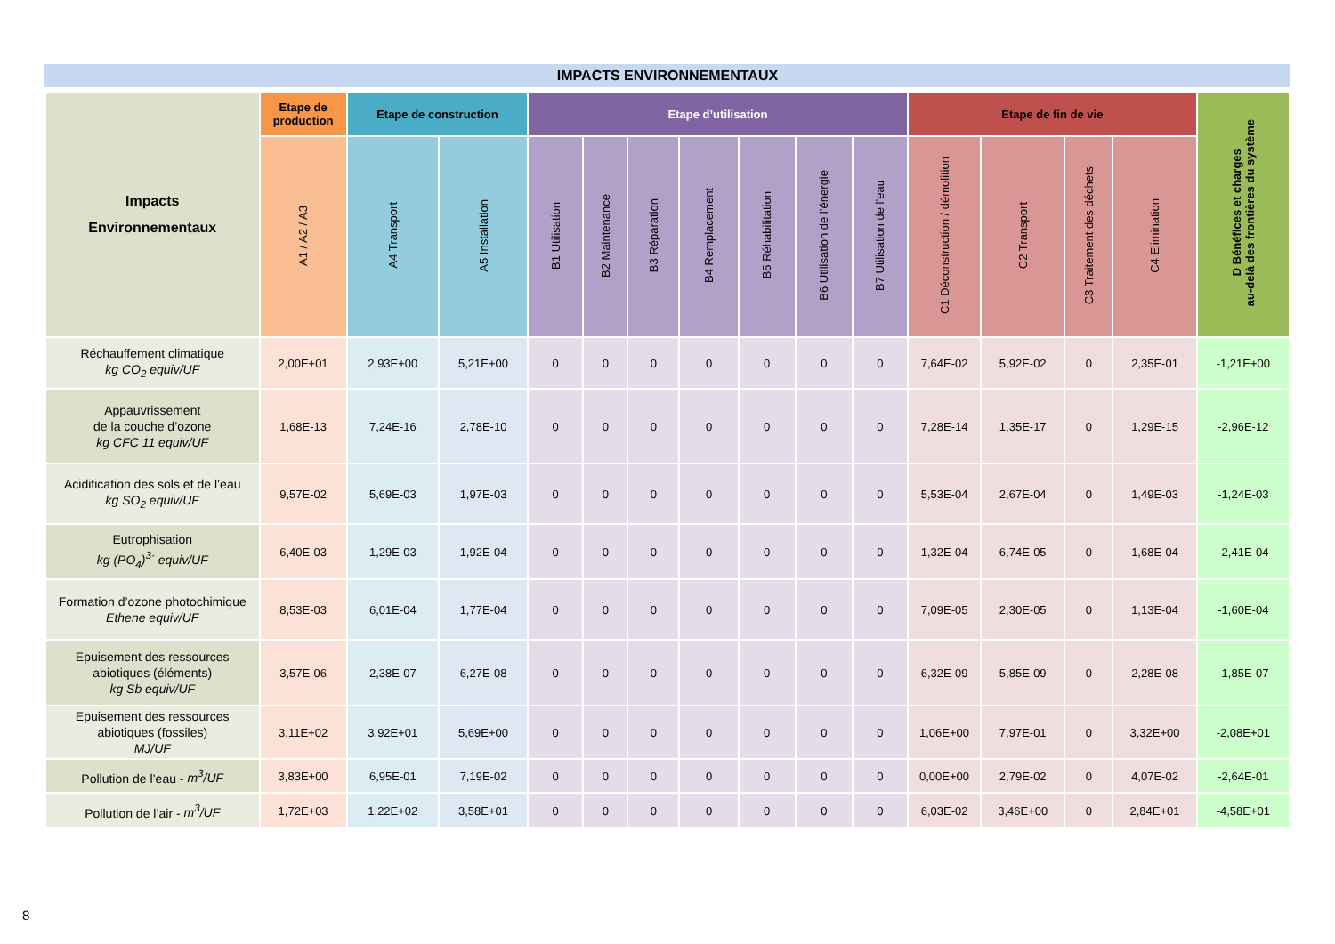IMPACTS ENVIRONNEMENTAUX
| Impacts Environnementaux | Etape de production | Etape de construction | | Etape d’utilisation | | | | | | | Etape de fin de vie | | | | D Bénéfices et charges au-delà des frontières du système |
| --- | --- | --- | --- | --- | --- | --- | --- | --- | --- | --- | --- | --- | --- | --- | --- |
| | A1 / A2 / A3 | A4 Transport | A5 Installation | B1 Utilisation | B2 Maintenance | B3 Réparation | B4 Remplacement | B5 Réhabilitation | B6 Utilisation de l’énergie | B7 Utilisation de l’eau | C1 Déconstruction / démolition | C2 Transport | C3 Traitement des déchets | C4 Elimination | |
| Réchauffement climatique kg CO<sub>2</sub> equiv/UF | 2,00E+01 | 2,93E+00 | 5,21E+00 | 0 | 0 | 0 | 0 | 0 | 0 | 0 | 7,64E-02 | 5,92E-02 | 0 | 2,35E-01 | -1,21E+00 |
| Appauvrissement de la couche d’ozone kg CFC 11 equiv/UF | 1,68E-13 | 7,24E-16 | 2,78E-10 | 0 | 0 | 0 | 0 | 0 | 0 | 0 | 7,28E-14 | 1,35E-17 | 0 | 1,29E-15 | -2,96E-12 |
| Acidification des sols et de l’eau kg SO<sub>2</sub> equiv/UF | 9,57E-02 | 5,69E-03 | 1,97E-03 | 0 | 0 | 0 | 0 | 0 | 0 | 0 | 5,53E-04 | 2,67E-04 | 0 | 1,49E-03 | -1,24E-03 |
| Eutrophisation kg (PO<sub>4</sub>)<sup>3-</sup> equiv/UF | 6,40E-03 | 1,29E-03 | 1,92E-04 | 0 | 0 | 0 | 0 | 0 | 0 | 0 | 1,32E-04 | 6,74E-05 | 0 | 1,68E-04 | -2,41E-04 |
| Formation d’ozone photochimique Ethene equiv/UF | 8,53E-03 | 6,01E-04 | 1,77E-04 | 0 | 0 | 0 | 0 | 0 | 0 | 0 | 7,09E-05 | 2,30E-05 | 0 | 1,13E-04 | -1,60E-04 |
| Epuisement des ressources abiotiques (éléments) kg Sb equiv/UF | 3,57E-06 | 2,38E-07 | 6,27E-08 | 0 | 0 | 0 | 0 | 0 | 0 | 0 | 6,32E-09 | 5,85E-09 | 0 | 2,28E-08 | -1,85E-07 |
| Epuisement des ressources abiotiques (fossiles) MJ/UF | 3,11E+02 | 3,92E+01 | 5,69E+00 | 0 | 0 | 0 | 0 | 0 | 0 | 0 | 1,06E+00 | 7,97E-01 | 0 | 3,32E+00 | -2,08E+01 |
| Pollution de l’eau - m<sup>3</sup>/UF | 3,83E+00 | 6,95E-01 | 7,19E-02 | 0 | 0 | 0 | 0 | 0 | 0 | 0 | 0,00E+00 | 2,79E-02 | 0 | 4,07E-02 | -2,64E-01 |
| Pollution de l’air - m<sup>3</sup>/UF | 1,72E+03 | 1,22E+02 | 3,58E+01 | 0 | 0 | 0 | 0 | 0 | 0 | 0 | 6,03E-02 | 3,46E+00 | 0 | 2,84E+01 | -4,58E+01 |
8